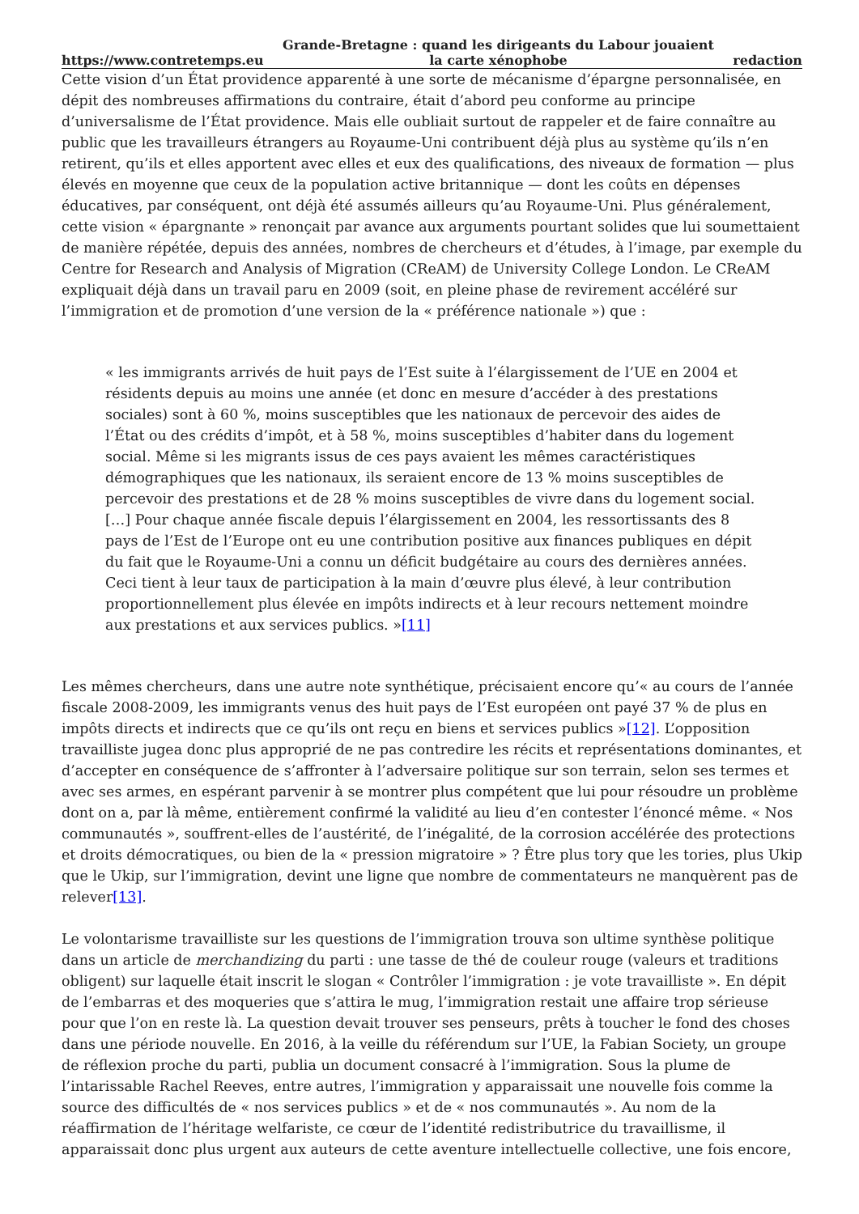https://www.contretemps.eu Grande-Bretagne : quand les dirigeants du Labour jouaient
la carte xénophobe redaction
Cette vision d’un État providence apparenté à une sorte de mécanisme d’épargne personnalisée, en dépit des nombreuses affirmations du contraire, était d’abord peu conforme au principe d’universalisme de l’État providence. Mais elle oubliait surtout de rappeler et de faire connaître au public que les travailleurs étrangers au Royaume-Uni contribuent déjà plus au système qu’ils n’en retirent, qu’ils et elles apportent avec elles et eux des qualifications, des niveaux de formation — plus élevés en moyenne que ceux de la population active britannique — dont les coûts en dépenses éducatives, par conséquent, ont déjà été assumés ailleurs qu’au Royaume-Uni. Plus généralement, cette vision « épargnante » renonçait par avance aux arguments pourtant solides que lui soumettaient de manière répétée, depuis des années, nombres de chercheurs et d’études, à l’image, par exemple du Centre for Research and Analysis of Migration (CReAM) de University College London. Le CReAM expliquait déjà dans un travail paru en 2009 (soit, en pleine phase de revirement accéléré sur l’immigration et de promotion d’une version de la « préférence nationale ») que :
« les immigrants arrivés de huit pays de l’Est suite à l’élargissement de l’UE en 2004 et résidents depuis au moins une année (et donc en mesure d’accéder à des prestations sociales) sont à 60 %, moins susceptibles que les nationaux de percevoir des aides de l’État ou des crédits d’impôt, et à 58 %, moins susceptibles d’habiter dans du logement social. Même si les migrants issus de ces pays avaient les mêmes caractéristiques démographiques que les nationaux, ils seraient encore de 13 % moins susceptibles de percevoir des prestations et de 28 % moins susceptibles de vivre dans du logement social. […] Pour chaque année fiscale depuis l’élargissement en 2004, les ressortissants des 8 pays de l’Est de l’Europe ont eu une contribution positive aux finances publiques en dépit du fait que le Royaume-Uni a connu un déficit budgétaire au cours des dernières années. Ceci tient à leur taux de participation à la main d’œuvre plus élevé, à leur contribution proportionnellement plus élevée en impôts indirects et à leur recours nettement moindre aux prestations et aux services publics. »[11]
Les mêmes chercheurs, dans une autre note synthétique, précisaient encore qu’« au cours de l’année fiscale 2008-2009, les immigrants venus des huit pays de l’Est européen ont payé 37 % de plus en impôts directs et indirects que ce qu’ils ont reçu en biens et services publics »[12]. L’opposition travailliste jugea donc plus approprié de ne pas contredire les récits et représentations dominantes, et d’accepter en conséquence de s’affronter à l’adversaire politique sur son terrain, selon ses termes et avec ses armes, en espérant parvenir à se montrer plus compétent que lui pour résoudre un problème dont on a, par là même, entièrement confirmé la validité au lieu d’en contester l’énoncé même. « Nos communautés », souffrent-elles de l’austérité, de l’inégalité, de la corrosion accélérée des protections et droits démocratiques, ou bien de la « pression migratoire » ? Être plus tory que les tories, plus Ukip que le Ukip, sur l’immigration, devint une ligne que nombre de commentateurs ne manquèrent pas de relever[13].
Le volontarisme travailliste sur les questions de l’immigration trouva son ultime synthèse politique dans un article de merchandizing du parti : une tasse de thé de couleur rouge (valeurs et traditions obligent) sur laquelle était inscrit le slogan « Contrôler l’immigration : je vote travailliste ». En dépit de l’embarras et des moqueries que s’attira le mug, l’immigration restait une affaire trop sérieuse pour que l’on en reste là. La question devait trouver ses penseurs, prêts à toucher le fond des choses dans une période nouvelle. En 2016, à la veille du référendum sur l’UE, la Fabian Society, un groupe de réflexion proche du parti, publia un document consacré à l’immigration. Sous la plume de l’intarissable Rachel Reeves, entre autres, l’immigration y apparaissait une nouvelle fois comme la source des difficultés de « nos services publics » et de « nos communautés ». Au nom de la réaffirmation de l’héritage welfariste, ce cœur de l’identité redistributrice du travaillisme, il apparaissait donc plus urgent aux auteurs de cette aventure intellectuelle collective, une fois encore,